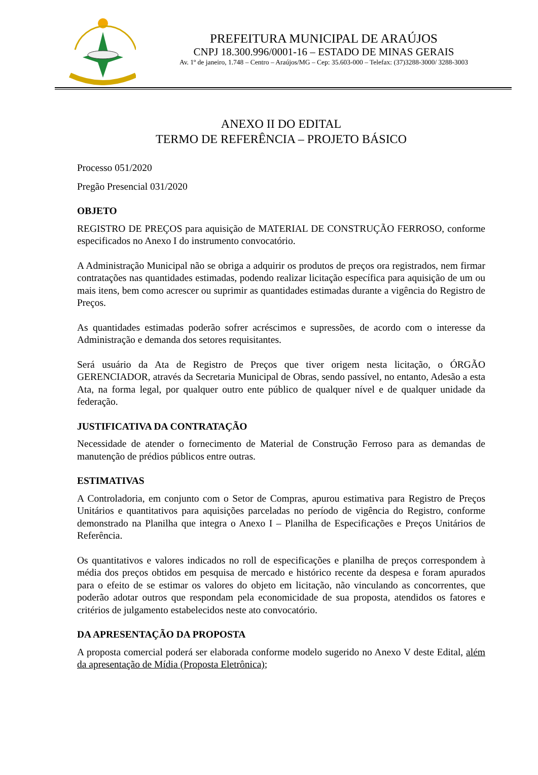PREFEITURA MUNICIPAL DE ARAÚJOS
CNPJ 18.300.996/0001-16 – ESTADO DE MINAS GERAIS
Av. 1º de janeiro, 1.748 – Centro – Araújos/MG – Cep: 35.603-000 – Telefax: (37)3288-3000/ 3288-3003
ANEXO II DO EDITAL
TERMO DE REFERÊNCIA – PROJETO BÁSICO
Processo 051/2020
Pregão Presencial 031/2020
OBJETO
REGISTRO DE PREÇOS para aquisição de MATERIAL DE CONSTRUÇÃO FERROSO, conforme especificados no Anexo I do instrumento convocatório.
A Administração Municipal não se obriga a adquirir os produtos de preços ora registrados, nem firmar contratações nas quantidades estimadas, podendo realizar licitação específica para aquisição de um ou mais itens, bem como acrescer ou suprimir as quantidades estimadas durante a vigência do Registro de Preços.
As quantidades estimadas poderão sofrer acréscimos e supressões, de acordo com o interesse da Administração e demanda dos setores requisitantes.
Será usuário da Ata de Registro de Preços que tiver origem nesta licitação, o ÓRGÃO GERENCIADOR, através da Secretaria Municipal de Obras, sendo passível, no entanto, Adesão a esta Ata, na forma legal, por qualquer outro ente público de qualquer nível e de qualquer unidade da federação.
JUSTIFICATIVA DA CONTRATAÇÃO
Necessidade de atender o fornecimento de Material de Construção Ferroso para as demandas de manutenção de prédios públicos entre outras.
ESTIMATIVAS
A Controladoria, em conjunto com o Setor de Compras, apurou estimativa para Registro de Preços Unitários e quantitativos para aquisições parceladas no período de vigência do Registro, conforme demonstrado na Planilha que integra o Anexo I – Planilha de Especificações e Preços Unitários de Referência.
Os quantitativos e valores indicados no roll de especificações e planilha de preços correspondem à média dos preços obtidos em pesquisa de mercado e histórico recente da despesa e foram apurados para o efeito de se estimar os valores do objeto em licitação, não vinculando as concorrentes, que poderão adotar outros que respondam pela economicidade de sua proposta, atendidos os fatores e critérios de julgamento estabelecidos neste ato convocatório.
DA APRESENTAÇÃO DA PROPOSTA
A proposta comercial poderá ser elaborada conforme modelo sugerido no Anexo V deste Edital, além da apresentação de Mídia (Proposta Eletrônica);